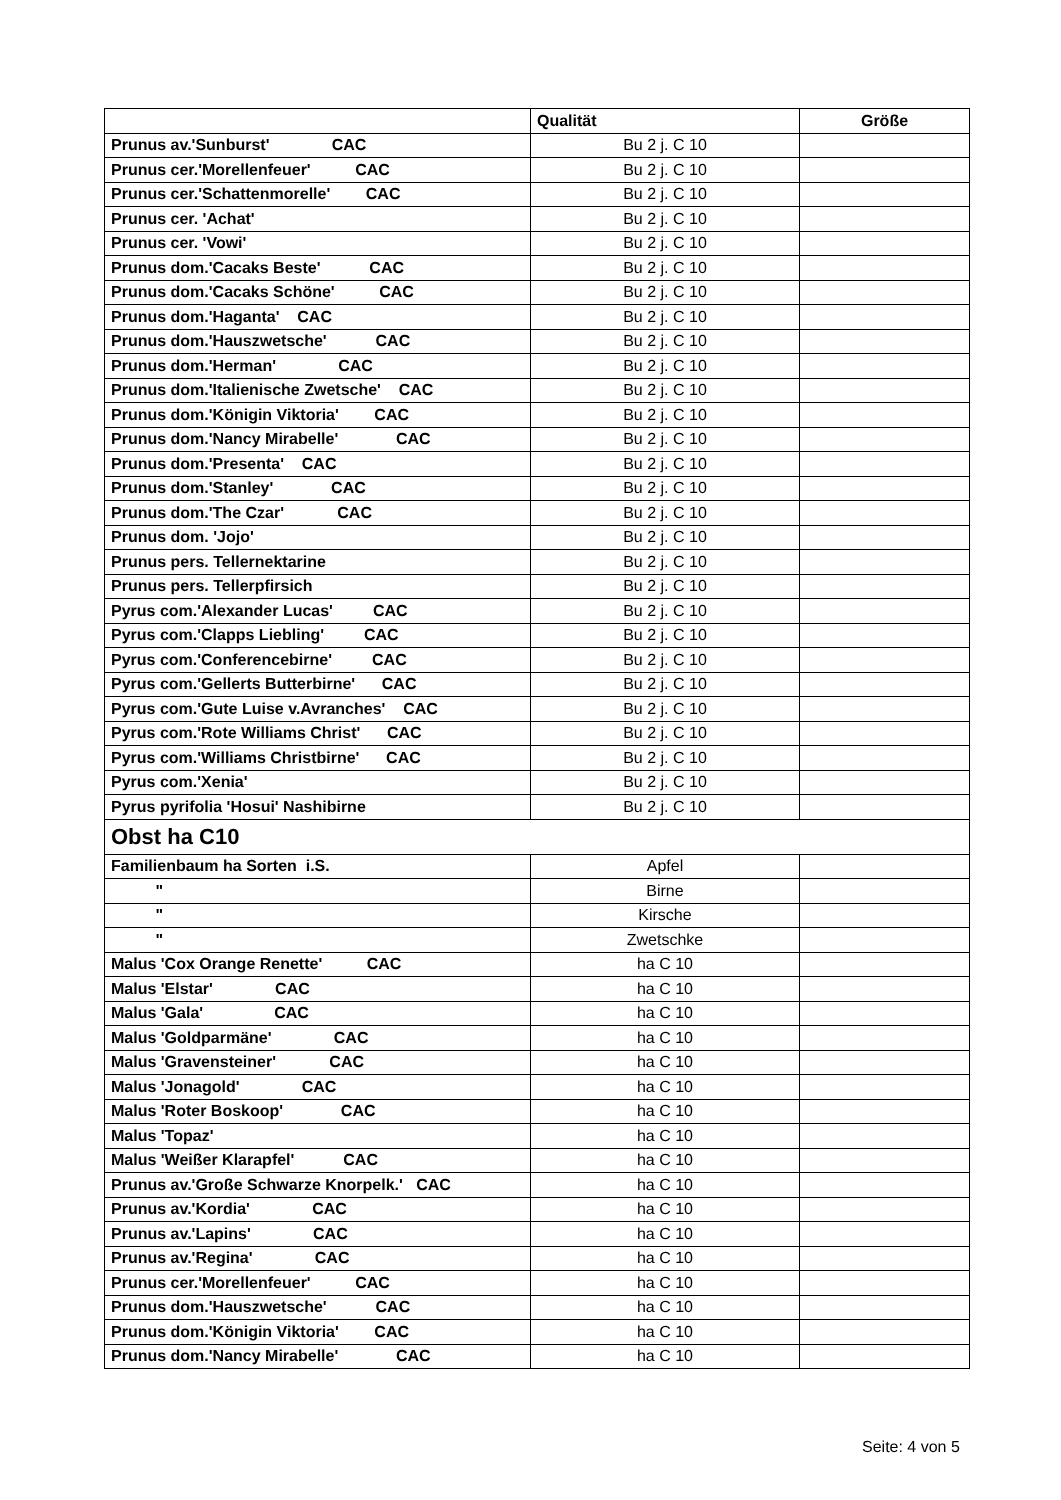| | Qualität | Größe |
| --- | --- | --- |
| Prunus av.'Sunburst' CAC | Bu 2 j. C 10 | |
| Prunus cer.'Morellenfeuer' CAC | Bu 2 j. C 10 | |
| Prunus cer.'Schattenmorelle' CAC | Bu 2 j. C 10 | |
| Prunus cer. 'Achat' | Bu 2 j. C 10 | |
| Prunus cer. 'Vowi' | Bu 2 j. C 10 | |
| Prunus dom.'Cacaks Beste' CAC | Bu 2 j. C 10 | |
| Prunus dom.'Cacaks Schöne' CAC | Bu 2 j. C 10 | |
| Prunus dom.'Haganta' CAC | Bu 2 j. C 10 | |
| Prunus dom.'Hauszwetsche' CAC | Bu 2 j. C 10 | |
| Prunus dom.'Herman' CAC | Bu 2 j. C 10 | |
| Prunus dom.'Italienische Zwetsche' CAC | Bu 2 j. C 10 | |
| Prunus dom.'Königin Viktoria' CAC | Bu 2 j. C 10 | |
| Prunus dom.'Nancy Mirabelle' CAC | Bu 2 j. C 10 | |
| Prunus dom.'Presenta' CAC | Bu 2 j. C 10 | |
| Prunus dom.'Stanley' CAC | Bu 2 j. C 10 | |
| Prunus dom.'The Czar' CAC | Bu 2 j. C 10 | |
| Prunus dom. 'Jojo' | Bu 2 j. C 10 | |
| Prunus pers. Tellernektarine | Bu 2 j. C 10 | |
| Prunus pers. Tellerpfirsich | Bu 2 j. C 10 | |
| Pyrus com.'Alexander Lucas' CAC | Bu 2 j. C 10 | |
| Pyrus com.'Clapps Liebling' CAC | Bu 2 j. C 10 | |
| Pyrus com.'Conferencebirne' CAC | Bu 2 j. C 10 | |
| Pyrus com.'Gellerts Butterbirne' CAC | Bu 2 j. C 10 | |
| Pyrus com.'Gute Luise v.Avranches' CAC | Bu 2 j. C 10 | |
| Pyrus com.'Rote Williams Christ' CAC | Bu 2 j. C 10 | |
| Pyrus com.'Williams Christbirne' CAC | Bu 2 j. C 10 | |
| Pyrus com.'Xenia' | Bu 2 j. C 10 | |
| Pyrus pyrifolia 'Hosui' Nashibirne | Bu 2 j. C 10 | |
| Obst ha C10 | | |
| Familienbaum ha Sorten i.S. | Apfel | |
| " | Birne | |
| " | Kirsche | |
| " | Zwetschke | |
| Malus 'Cox Orange Renette' CAC | ha C 10 | |
| Malus 'Elstar' CAC | ha C 10 | |
| Malus 'Gala' CAC | ha C 10 | |
| Malus 'Goldparmäne' CAC | ha C 10 | |
| Malus 'Gravensteiner' CAC | ha C 10 | |
| Malus 'Jonagold' CAC | ha C 10 | |
| Malus 'Roter Boskoop' CAC | ha C 10 | |
| Malus 'Topaz' | ha C 10 | |
| Malus 'Weißer Klarapfel' CAC | ha C 10 | |
| Prunus av.'Große Schwarze Knorpelk.' CAC | ha C 10 | |
| Prunus av.'Kordia' CAC | ha C 10 | |
| Prunus av.'Lapins' CAC | ha C 10 | |
| Prunus av.'Regina' CAC | ha C 10 | |
| Prunus cer.'Morellenfeuer' CAC | ha C 10 | |
| Prunus dom.'Hauszwetsche' CAC | ha C 10 | |
| Prunus dom.'Königin Viktoria' CAC | ha C 10 | |
| Prunus dom.'Nancy Mirabelle' CAC | ha C 10 | |
Seite: 4 von 5